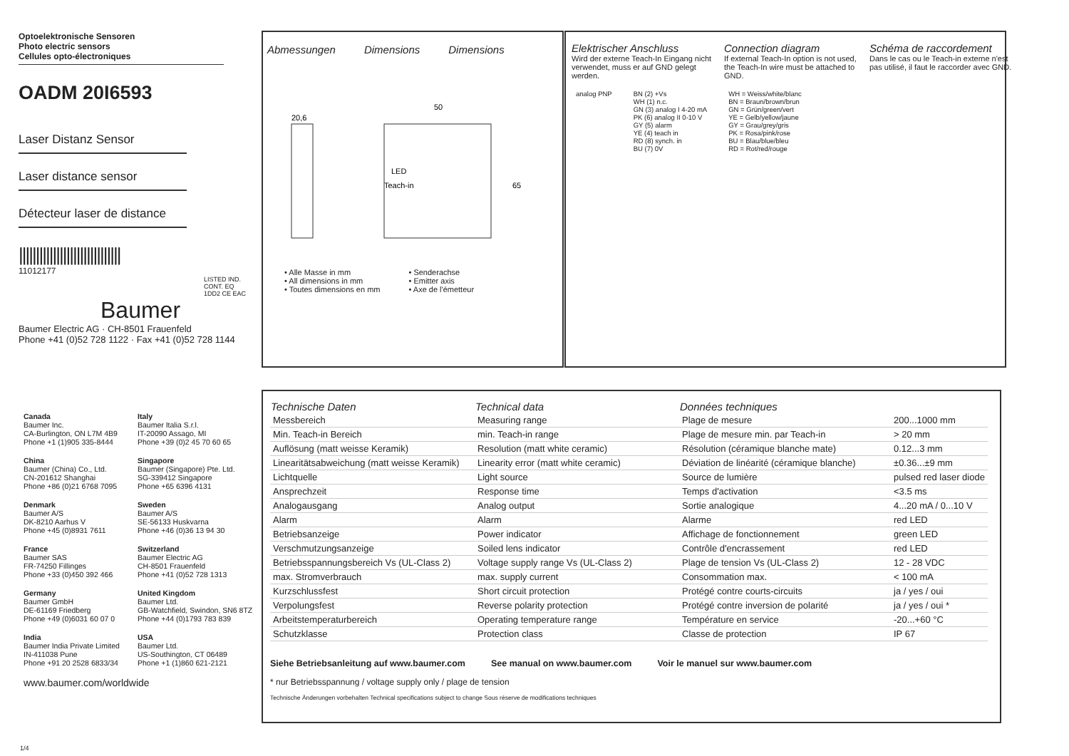Optoelektronische Sensoren
Photo electric sensors
Cellules opto-électroniques
OADM 20I6593
Laser Distanz Sensor
Laser distance sensor
Détecteur laser de distance
||||||||||||||||||||||||||||||
11012177
LISTED IND. CONT. EQ 1DD2 CE EAC
Baumer
Baumer Electric AG · CH-8501 Frauenfeld
Phone +41 (0)52 728 1122 · Fax +41 (0)52 728 1144
Abmessungen Dimensions Dimensions
50
20,6
LED
Teach-in
65
• Alle Masse in mm
• All dimensions in mm
• Toutes dimensions en mm
• Senderachse
• Emitter axis
• Axe de l'émetteur
Elektrischer Anschluss
Wird der externe Teach-In Eingang nicht verwendet, muss er auf GND gelegt werden.
Connection diagram
If external Teach-In option is not used, the Teach-In wire must be attached to GND.
Schéma de raccordement
Dans le cas ou le Teach-in externe n'est pas utilisé, il faut le raccorder avec GND.
analog PNP BN (2) +Vs
WH (1) n.c.
GN (3) analog I 4-20 mA
PK (6) analog II 0-10 V
GY (5) alarm
YE (4) teach in
RD (8) synch. in
BU (7) 0V
WH = Weiss/white/blanc
BN = Braun/brown/brun
GN = Grün/green/vert
YE = Gelb/yellow/jaune
GY = Grau/grey/gris
PK = Rosa/pink/rose
BU = Blau/blue/bleu
RD = Rot/red/rouge
Canada
Baumer Inc.
CA-Burlington, ON L7M 4B9
Phone +1 (1)905 335-8444
Italy
Baumer Italia S.r.l.
IT-20090 Assago, MI
Phone +39 (0)2 45 70 60 65
China
Baumer (China) Co., Ltd.
CN-201612 Shanghai
Phone +86 (0)21 6768 7095
Singapore
Baumer (Singapore) Pte. Ltd.
SG-339412 Singapore
Phone +65 6396 4131
Denmark
Baumer A/S
DK-8210 Aarhus V
Phone +45 (0)8931 7611
Sweden
Baumer A/S
SE-56133 Huskvarna
Phone +46 (0)36 13 94 30
France
Baumer SAS
FR-74250 Fillinges
Phone +33 (0)450 392 466
Switzerland
Baumer Electric AG
CH-8501 Frauenfeld
Phone +41 (0)52 728 1313
Germany
Baumer GmbH
DE-61169 Friedberg
Phone +49 (0)6031 60 07 0
United Kingdom
Baumer Ltd.
GB-Watchfield, Swindon, SN6 8TZ
Phone +44 (0)1793 783 839
India
Baumer India Private Limited
IN-411038 Pune
Phone +91 20 2528 6833/34
USA
Baumer Ltd.
US-Southington, CT 06489
Phone +1 (1)860 621-2121
www.baumer.com/worldwide
1/4
| Technische Daten | Technical data | Données techniques | |
| --- | --- | --- | --- |
| Messbereich | Measuring range | Plage de mesure | 200...1000 mm |
| Min. Teach-in Bereich | min. Teach-in range | Plage de mesure min. par Teach-in | > 20 mm |
| Auflösung (matt weisse Keramik) | Resolution (matt white ceramic) | Résolution (céramique blanche mate) | 0.12...3 mm |
| Linearitätsabweichung (matt weisse Keramik) | Linearity error (matt white ceramic) | Déviation de linéarité (céramique blanche) | ±0.36...±9 mm |
| Lichtquelle | Light source | Source de lumière | pulsed red laser diode |
| Ansprechzeit | Response time | Temps d'activation | <3.5 ms |
| Analogausgang | Analog output | Sortie analogique | 4...20 mA / 0...10 V |
| Alarm | Alarm | Alarme | red LED |
| Betriebsanzeige | Power indicator | Affichage de fonctionnement | green LED |
| Verschmutzungsanzeige | Soiled lens indicator | Contrôle d'encrassement | red LED |
| Betriebsspannungsbereich Vs (UL-Class 2) | Voltage supply range Vs (UL-Class 2) | Plage de tension Vs (UL-Class 2) | 12 - 28 VDC |
| max. Stromverbrauch | max. supply current | Consommation max. | < 100 mA |
| Kurzschlussfest | Short circuit protection | Protégé contre courts-circuits | ja / yes / oui |
| Verpolungsfest | Reverse polarity protection | Protégé contre inversion de polarité | ja / yes / oui * |
| Arbeitstemperaturbereich | Operating temperature range | Température en service | -20...+60 °C |
| Schutzklasse | Protection class | Classe de protection | IP 67 |
Siehe Betriebsanleitung auf www.baumer.com See manual on www.baumer.com Voir le manuel sur www.baumer.com
* nur Betriebsspannung / voltage supply only / plage de tension
Technische Änderungen vorbehalten Technical specifications subject to change Sous réserve de modifications techniques